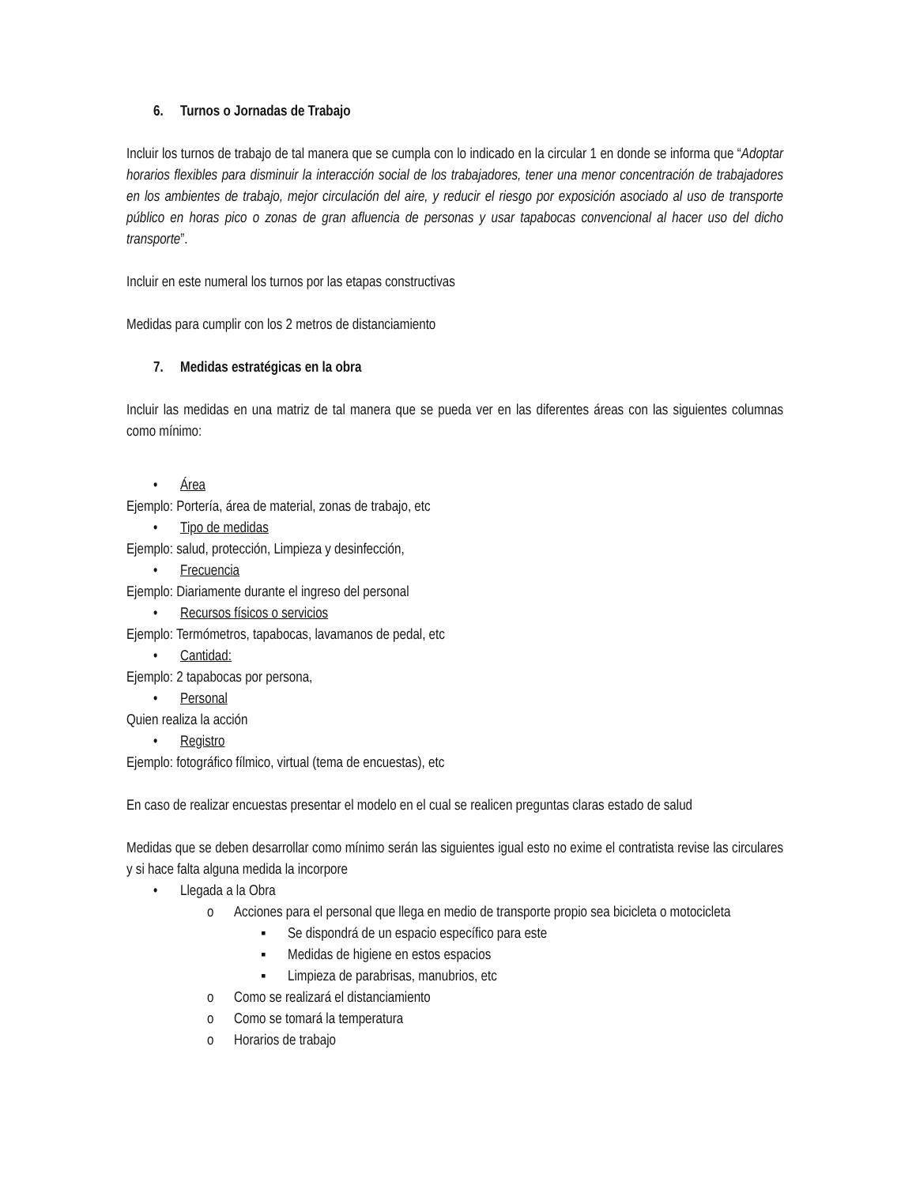6. Turnos o Jornadas de Trabajo
Incluir los turnos de trabajo de tal manera que se cumpla con lo indicado en la circular 1 en donde se informa que “Adoptar horarios flexibles para disminuir la interacción social de los trabajadores, tener una menor concentración de trabajadores en los ambientes de trabajo, mejor circulación del aire, y reducir el riesgo por exposición asociado al uso de transporte público en horas pico o zonas de gran afluencia de personas y usar tapabocas convencional al hacer uso del dicho transporte”.
Incluir en este numeral los turnos por las etapas constructivas
Medidas para cumplir con los 2 metros de distanciamiento
7. Medidas estratégicas en la obra
Incluir las medidas en una matriz de tal manera que se pueda ver en las diferentes áreas con las siguientes columnas como mínimo:
• Área
Ejemplo: Portería, área de material, zonas de trabajo, etc
• Tipo de medidas
Ejemplo: salud, protección, Limpieza y desinfección,
• Frecuencia
Ejemplo: Diariamente durante el ingreso del personal
• Recursos físicos o servicios
Ejemplo: Termómetros, tapabocas, lavamanos de pedal, etc
• Cantidad:
Ejemplo: 2 tapabocas por persona,
• Personal
Quien realiza la acción
• Registro
Ejemplo: fotográfico fílmico, virtual (tema de encuestas), etc
En caso de realizar encuestas presentar el modelo en el cual se realicen preguntas claras estado de salud
Medidas que se deben desarrollar como mínimo serán las siguientes igual esto no exime el contratista revise las circulares y si hace falta alguna medida la incorpore
• Llegada a la Obra
o Acciones para el personal que llega en medio de transporte propio sea bicicleta o motocicleta
▪ Se dispondrá de un espacio específico para este
▪ Medidas de higiene en estos espacios
▪ Limpieza de parabrisas, manubrios, etc
o Como se realizará el distanciamiento
o Como se tomará la temperatura
o Horarios de trabajo